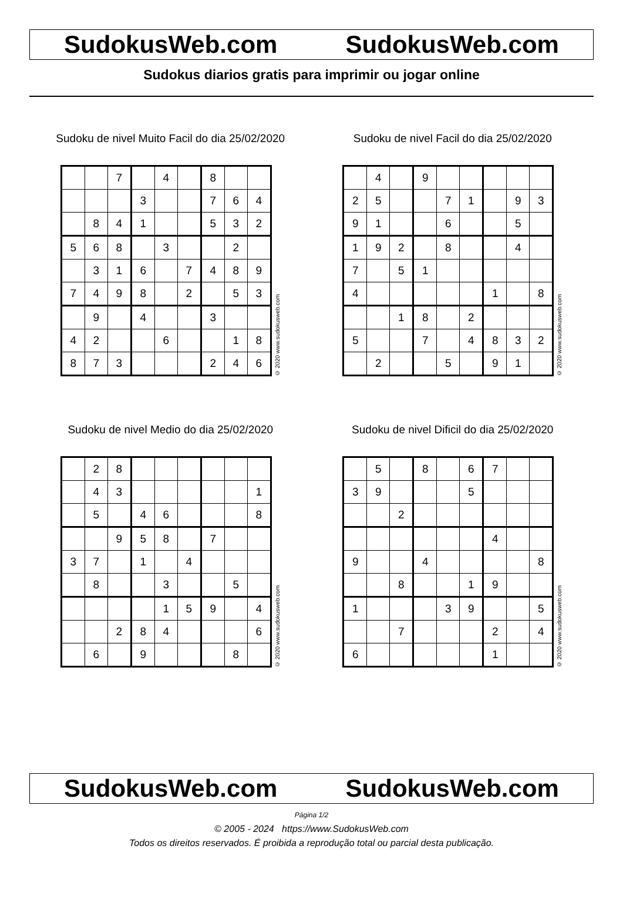SudokusWeb.com SudokusWeb.com
Sudokus diarios gratis para imprimir ou jogar online
Sudoku de nivel Muito Facil do dia 25/02/2020
| | | 7 | | 4 | | 8 | | |
| | | | 3 | | | 7 | 6 | 4 |
| | 8 | 4 | 1 | | | 5 | 3 | 2 |
| 5 | 6 | 8 | | 3 | | | 2 | |
| | 3 | 1 | 6 | | 7 | 4 | 8 | 9 |
| 7 | 4 | 9 | 8 | | 2 | | 5 | 3 |
| | 9 | | 4 | | | 3 | | |
| 4 | 2 | | | 6 | | | 1 | 8 |
| 8 | 7 | 3 | | | | 2 | 4 | 6 |
© 2020 www.sudokusweb.com
Sudoku de nivel Facil do dia 25/02/2020
| | 4 | | 9 | | | | | |
| 2 | 5 | | | 7 | 1 | | 9 | 3 |
| 9 | 1 | | | 6 | | | 5 | |
| 1 | 9 | 2 | | 8 | | | 4 | |
| 7 | | 5 | 1 | | | | | |
| 4 | | | | | | 1 | | 8 |
| | | 1 | 8 | | 2 | | | |
| 5 | | | 7 | | 4 | 8 | 3 | 2 |
| | 2 | | | 5 | | 9 | 1 | |
© 2020 www.sudokusweb.com
Sudoku de nivel Medio do dia 25/02/2020
| | 2 | 8 | | | | | | |
| | 4 | 3 | | | | | | 1 |
| | 5 | | 4 | 6 | | | | 8 |
| | | 9 | 5 | 8 | | 7 | | |
| 3 | 7 | | 1 | | 4 | | | |
| | 8 | | | 3 | | | 5 | |
| | | | | 1 | 5 | 9 | | 4 |
| | | 2 | 8 | 4 | | | | 6 |
| | 6 | | 9 | | | | 8 | |
© 2020 www.sudokusweb.com
Sudoku de nivel Dificil do dia 25/02/2020
| | 5 | | 8 | | 6 | 7 | | |
| 3 | 9 | | | | 5 | | | |
| | | 2 | | | | | | |
| | | | | | | 4 | | |
| 9 | | | 4 | | | | | 8 |
| | | 8 | | | 1 | 9 | | |
| 1 | | | | 3 | 9 | | | 5 |
| | | 7 | | | | 2 | | 4 |
| 6 | | | | | | 1 | | |
© 2020 www.sudokusweb.com
SudokusWeb.com SudokusWeb.com
Página 1/2
© 2005 - 2024 https://www.SudokusWeb.com
Todos os direitos reservados. É proibida a reprodução total ou parcial desta publicação.